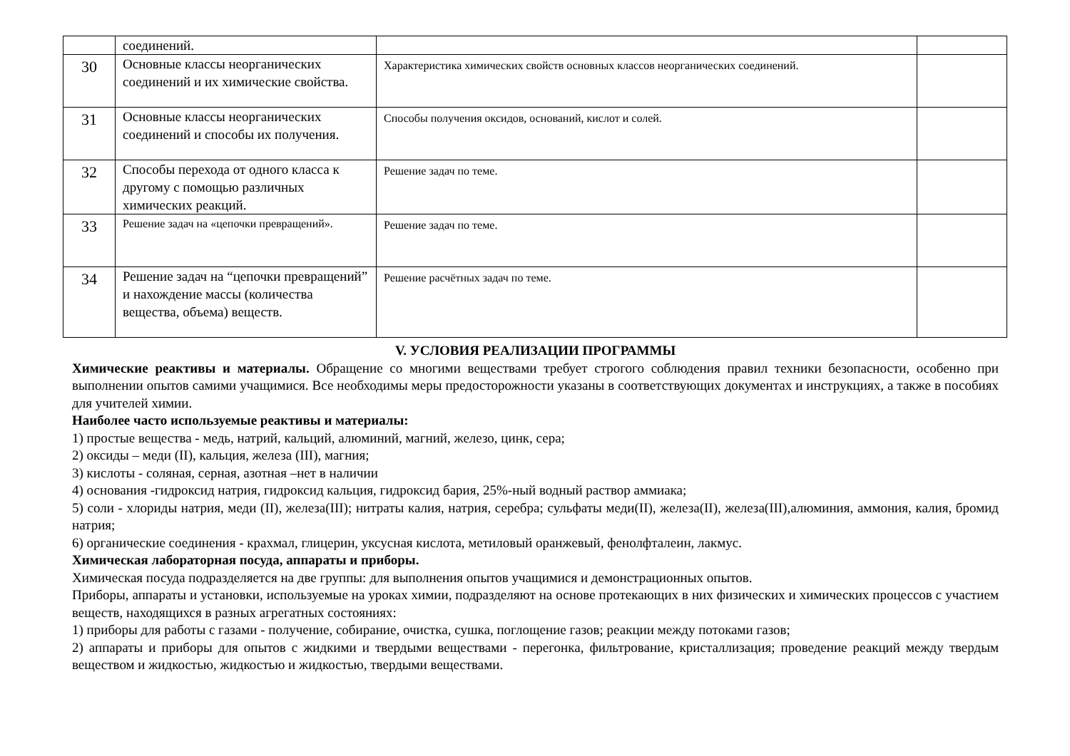| | соединений. | | |
| 30 | Основные классы неорганических соединений и их химические свойства. | Характеристика химических свойств основных классов неорганических соединений. | |
| 31 | Основные классы неорганических соединений и способы их получения. | Способы получения оксидов, оснований, кислот и солей. | |
| 32 | Способы перехода от одного класса к другому с помощью различных химических реакций. | Решение задач по теме. | |
| 33 | Решение задач на «цепочки превращений». | Решение задач по теме. | |
| 34 | Решение задач на “цепочки превращений” и нахождение массы (количества вещества, объема) веществ. | Решение расчётных задач по теме. | |
V. УСЛОВИЯ РЕАЛИЗАЦИИ ПРОГРАММЫ
Химические реактивы и материалы. Обращение со многими веществами требует строгого соблюдения правил техники безопасности, особенно при выполнении опытов самими учащимися. Все необходимы меры предосторожности указаны в соответствующих документах и инструкциях, а также в пособиях для учителей химии.
Наиболее часто используемые реактивы и материалы:
1) простые вещества - медь, натрий, кальций, алюминий, магний, железо, цинк, сера;
2) оксиды – меди (II), кальция, железа (III), магния;
3) кислоты - соляная, серная, азотная –нет в наличии
4) основания -гидроксид натрия, гидроксид кальция, гидроксид бария, 25%-ный водный раствор аммиака;
5) соли - хлориды натрия, меди (II), железа(III); нитраты калия, натрия, серебра; сульфаты меди(II), железа(II), железа(III),алюминия, аммония, калия, бромид натрия;
6) органические соединения - крахмал, глицерин, уксусная кислота, метиловый оранжевый, фенолфталеин, лакмус.
Химическая лабораторная посуда, аппараты и приборы.
Химическая посуда подразделяется на две группы: для выполнения опытов учащимися и демонстрационных опытов.
Приборы, аппараты и установки, используемые на уроках химии, подразделяют на основе протекающих в них физических и химических процессов с участием веществ, находящихся в разных агрегатных состояниях:
1) приборы для работы с газами - получение, собирание, очистка, сушка, поглощение газов; реакции между потоками газов;
2) аппараты и приборы для опытов с жидкими и твердыми веществами - перегонка, фильтрование, кристаллизация; проведение реакций между твердым веществом и жидкостью, жидкостью и жидкостью, твердыми веществами.